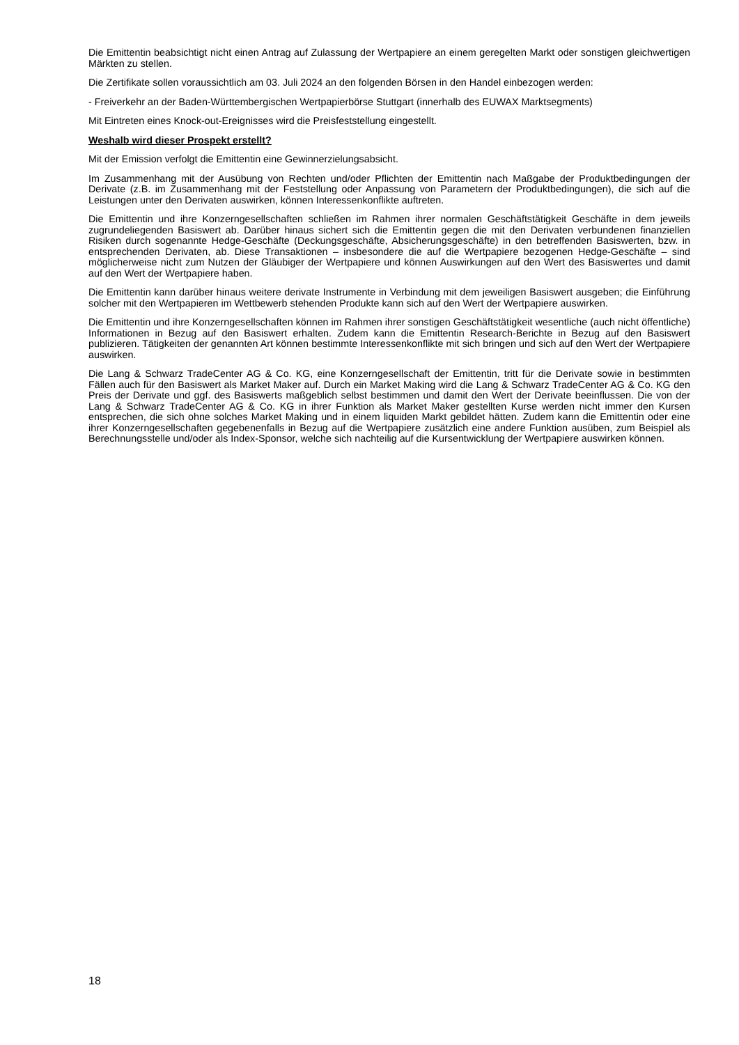Die Emittentin beabsichtigt nicht einen Antrag auf Zulassung der Wertpapiere an einem geregelten Markt oder sonstigen gleichwertigen Märkten zu stellen.
Die Zertifikate sollen voraussichtlich am 03. Juli 2024 an den folgenden Börsen in den Handel einbezogen werden:
- Freiverkehr an der Baden-Württembergischen Wertpapierbörse Stuttgart (innerhalb des EUWAX Marktsegments)
Mit Eintreten eines Knock-out-Ereignisses wird die Preisfeststellung eingestellt.
Weshalb wird dieser Prospekt erstellt?
Mit der Emission verfolgt die Emittentin eine Gewinnerzielungsabsicht.
Im Zusammenhang mit der Ausübung von Rechten und/oder Pflichten der Emittentin nach Maßgabe der Produktbedingungen der Derivate (z.B. im Zusammenhang mit der Feststellung oder Anpassung von Parametern der Produktbedingungen), die sich auf die Leistungen unter den Derivaten auswirken, können Interessenkonflikte auftreten.
Die Emittentin und ihre Konzerngesellschaften schließen im Rahmen ihrer normalen Geschäftstätigkeit Geschäfte in dem jeweils zugrundeliegenden Basiswert ab. Darüber hinaus sichert sich die Emittentin gegen die mit den Derivaten verbundenen finanziellen Risiken durch sogenannte Hedge-Geschäfte (Deckungsgeschäfte, Absicherungsgeschäfte) in den betreffenden Basiswerten, bzw. in entsprechenden Derivaten, ab. Diese Transaktionen – insbesondere die auf die Wertpapiere bezogenen Hedge-Geschäfte – sind möglicherweise nicht zum Nutzen der Gläubiger der Wertpapiere und können Auswirkungen auf den Wert des Basiswertes und damit auf den Wert der Wertpapiere haben.
Die Emittentin kann darüber hinaus weitere derivate Instrumente in Verbindung mit dem jeweiligen Basiswert ausgeben; die Einführung solcher mit den Wertpapieren im Wettbewerb stehenden Produkte kann sich auf den Wert der Wertpapiere auswirken.
Die Emittentin und ihre Konzerngesellschaften können im Rahmen ihrer sonstigen Geschäftstätigkeit wesentliche (auch nicht öffentliche) Informationen in Bezug auf den Basiswert erhalten. Zudem kann die Emittentin Research-Berichte in Bezug auf den Basiswert publizieren. Tätigkeiten der genannten Art können bestimmte Interessenkonflikte mit sich bringen und sich auf den Wert der Wertpapiere auswirken.
Die Lang & Schwarz TradeCenter AG & Co. KG, eine Konzerngesellschaft der Emittentin, tritt für die Derivate sowie in bestimmten Fällen auch für den Basiswert als Market Maker auf. Durch ein Market Making wird die Lang & Schwarz TradeCenter AG & Co. KG den Preis der Derivate und ggf. des Basiswerts maßgeblich selbst bestimmen und damit den Wert der Derivate beeinflussen. Die von der Lang & Schwarz TradeCenter AG & Co. KG in ihrer Funktion als Market Maker gestellten Kurse werden nicht immer den Kursen entsprechen, die sich ohne solches Market Making und in einem liquiden Markt gebildet hätten. Zudem kann die Emittentin oder eine ihrer Konzerngesellschaften gegebenenfalls in Bezug auf die Wertpapiere zusätzlich eine andere Funktion ausüben, zum Beispiel als Berechnungsstelle und/oder als Index-Sponsor, welche sich nachteilig auf die Kursentwicklung der Wertpapiere auswirken können.
18